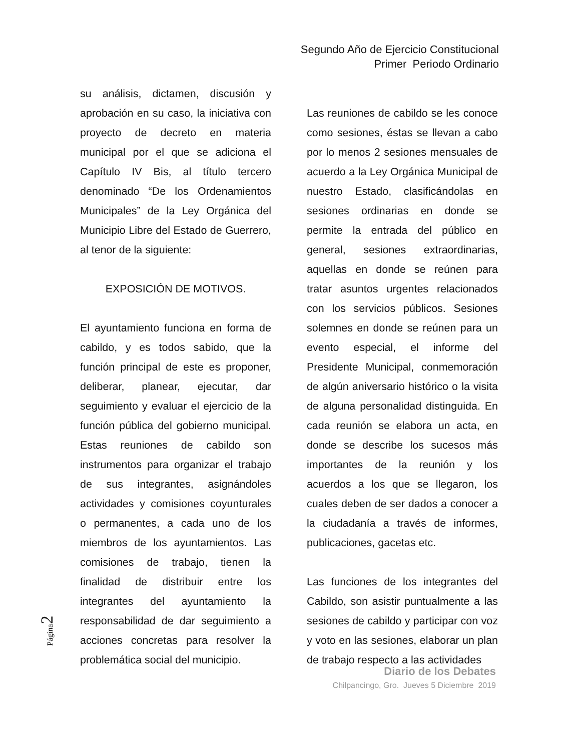Segundo Año de Ejercicio Constitucional
Primer Periodo Ordinario
su análisis, dictamen, discusión y aprobación en su caso, la iniciativa con proyecto de decreto en materia municipal por el que se adiciona el Capítulo IV Bis, al título tercero denominado “De los Ordenamientos Municipales” de la Ley Orgánica del Municipio Libre del Estado de Guerrero, al tenor de la siguiente:
EXPOSICIÓN DE MOTIVOS.
El ayuntamiento funciona en forma de cabildo, y es todos sabido, que la función principal de este es proponer, deliberar, planear, ejecutar, dar seguimiento y evaluar el ejercicio de la función pública del gobierno municipal. Estas reuniones de cabildo son instrumentos para organizar el trabajo de sus integrantes, asignándoles actividades y comisiones coyunturales o permanentes, a cada uno de los miembros de los ayuntamientos. Las comisiones de trabajo, tienen la finalidad de distribuir entre los integrantes del ayuntamiento la responsabilidad de dar seguimiento a acciones concretas para resolver la problemática social del municipio.
Las reuniones de cabildo se les conoce como sesiones, éstas se llevan a cabo por lo menos 2 sesiones mensuales de acuerdo a la Ley Orgánica Municipal de nuestro Estado, clasificándolas en sesiones ordinarias en donde se permite la entrada del público en general, sesiones extraordinarias, aquellas en donde se reúnen para tratar asuntos urgentes relacionados con los servicios públicos. Sesiones solemnes en donde se reúnen para un evento especial, el informe del Presidente Municipal, conmemoración de algún aniversario histórico o la visita de alguna personalidad distinguida. En cada reunión se elabora un acta, en donde se describe los sucesos más importantes de la reunión y los acuerdos a los que se llegaron, los cuales deben de ser dados a conocer a la ciudadanía a través de informes, publicaciones, gacetas etc.
Las funciones de los integrantes del Cabildo, son asistir puntualmente a las sesiones de cabildo y participar con voz y voto en las sesiones, elaborar un plan de trabajo respecto a las actividades
Página2
Diario de los Debates
Chilpancingo, Gro. Jueves 5 Diciembre 2019